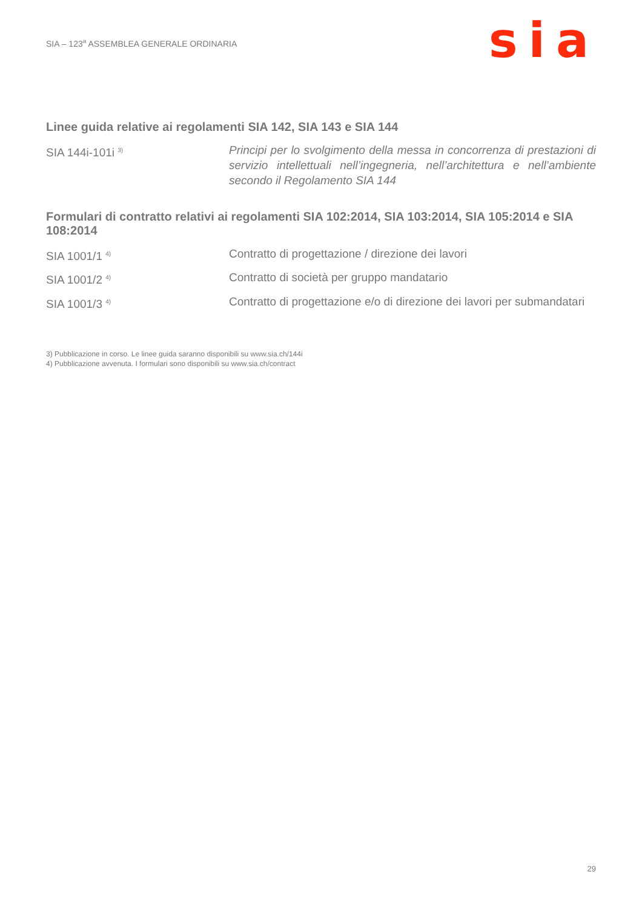SIA – 123<sup>a</sup> ASSEMBLEA GENERALE ORDINARIA
sia
Linee guida relative ai regolamenti SIA 142, SIA 143 e SIA 144
SIA 144i-101i <sup>3)</sup>
Principi per lo svolgimento della messa in concorrenza di prestazioni di servizio intellettuali nell’ingegneria, nell’architettura e nell’ambiente secondo il Regolamento SIA 144
Formulari di contratto relativi ai regolamenti SIA 102:2014, SIA 103:2014, SIA 105:2014 e SIA 108:2014
SIA 1001/1 <sup>4)</sup>
Contratto di progettazione / direzione dei lavori
SIA 1001/2 <sup>4)</sup>
Contratto di società per gruppo mandatario
SIA 1001/3 <sup>4)</sup>
Contratto di progettazione e/o di direzione dei lavori per submandatari
3) Pubblicazione in corso. Le linee guida saranno disponibili su www.sia.ch/144i
4) Pubblicazione avvenuta. I formulari sono disponibili su www.sia.ch/contract
29